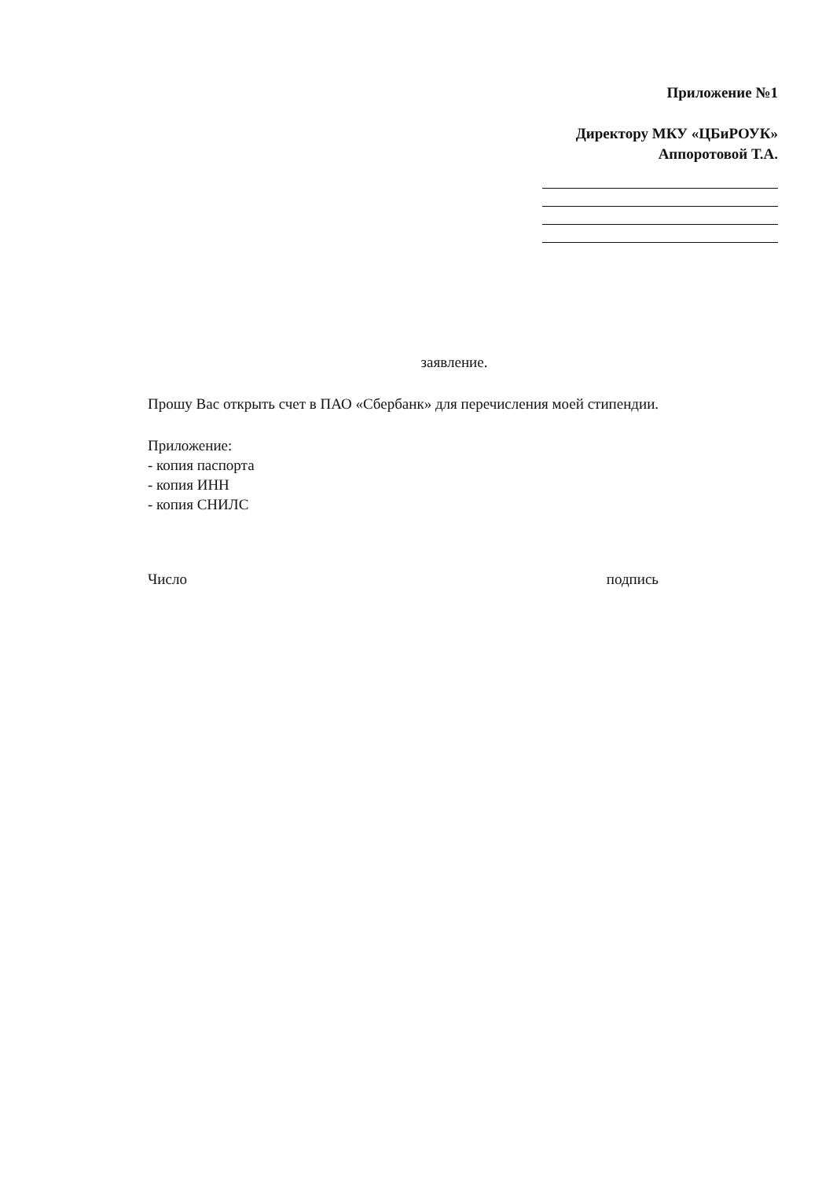Приложение №1
Директору МКУ «ЦБиРОУК»
Аппоротовой Т.А.
заявление.
Прошу Вас открыть счет в ПАО «Сбербанк» для перечисления моей стипендии.
Приложение:
- копия паспорта
- копия ИНН
- копия СНИЛС
Число подпись